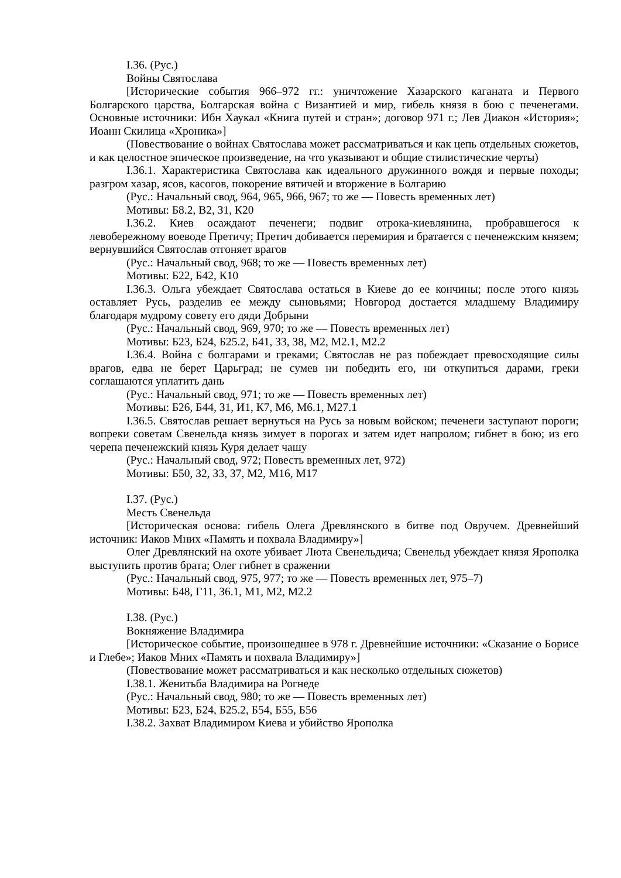I.36. (Рус.)
Войны Святослава
[Исторические события 966–972 гг.: уничтожение Хазарского каганата и Первого Болгарского царства, Болгарская война с Византией и мир, гибель князя в бою с печенегами. Основные источники: Ибн Хаукал «Книга путей и стран»; договор 971 г.; Лев Диакон «История»; Иоанн Скилица «Хроника»]
(Повествование о войнах Святослава может рассматриваться и как цепь отдельных сюжетов, и как целостное эпическое произведение, на что указывают и общие стилистические черты)
I.36.1. Характеристика Святослава как идеального дружинного вождя и первые походы; разгром хазар, ясов, касогов, покорение вятичей и вторжение в Болгарию
(Рус.: Начальный свод, 964, 965, 966, 967; то же — Повесть временных лет)
Мотивы: Б8.2, В2, З1, К20
I.36.2. Киев осаждают печенеги; подвиг отрока-киевлянина, пробравшегося к левобережному воеводе Претичу; Претич добивается перемирия и братается с печенежским князем; вернувшийся Святослав отгоняет врагов
(Рус.: Начальный свод, 968; то же — Повесть временных лет)
Мотивы: Б22, Б42, К10
I.36.3. Ольга убеждает Святослава остаться в Киеве до ее кончины; после этого князь оставляет Русь, разделив ее между сыновьями; Новгород достается младшему Владимиру благодаря мудрому совету его дяди Добрыни
(Рус.: Начальный свод, 969, 970; то же — Повесть временных лет)
Мотивы: Б23, Б24, Б25.2, Б41, З3, З8, М2, М2.1, М2.2
I.36.4. Война с болгарами и греками; Святослав не раз побеждает превосходящие силы врагов, едва не берет Царьград; не сумев ни победить его, ни откупиться дарами, греки соглашаются уплатить дань
(Рус.: Начальный свод, 971; то же — Повесть временных лет)
Мотивы: Б26, Б44, З1, И1, К7, М6, М6.1, М27.1
I.36.5. Святослав решает вернуться на Русь за новым войском; печенеги заступают пороги; вопреки советам Свенельда князь зимует в порогах и затем идет напролом; гибнет в бою; из его черепа печенежский князь Куря делает чашу
(Рус.: Начальный свод, 972; Повесть временных лет, 972)
Мотивы: Б50, З2, З3, З7, М2, М16, М17
I.37. (Рус.)
Месть Свенельда
[Историческая основа: гибель Олега Древлянского в битве под Овручем. Древнейший источник: Иаков Мних «Память и похвала Владимиру»]
Олег Древлянский на охоте убивает Люта Свенельдича; Свенельд убеждает князя Ярополка выступить против брата; Олег гибнет в сражении
(Рус.: Начальный свод, 975, 977; то же — Повесть временных лет, 975–7)
Мотивы: Б48, Г11, З6.1, М1, М2, М2.2
I.38. (Рус.)
Вокняжение Владимира
[Историческое событие, произошедшее в 978 г. Древнейшие источники: «Сказание о Борисе и Глебе»; Иаков Мних «Память и похвала Владимиру»]
(Повествование может рассматриваться и как несколько отдельных сюжетов)
I.38.1. Женитьба Владимира на Рогнеде
(Рус.: Начальный свод, 980; то же — Повесть временных лет)
Мотивы: Б23, Б24, Б25.2, Б54, Б55, Б56
I.38.2. Захват Владимиром Киева и убийство Ярополка